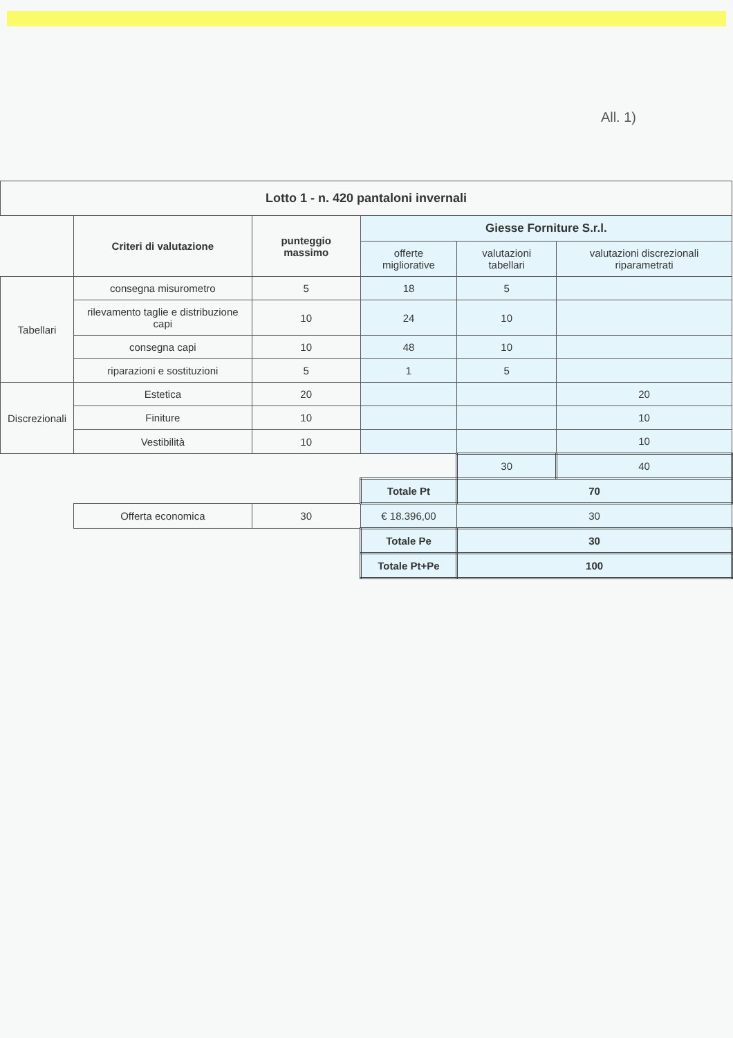All. 1)
| Lotto 1 - n. 420 pantaloni invernali | | | | | |
| --- | --- | --- | --- | --- | --- |
| | Criteri di valutazione | punteggio massimo | Giesse Forniture S.r.l. | | |
| | | | offerte migliorative | valutazioni tabellari | valutazioni discrezionali riparametrati |
| Tabellari | consegna misurometro | 5 | 18 | 5 | |
| | rilevamento taglie e distribuzione capi | 10 | 24 | 10 | |
| | consegna capi | 10 | 48 | 10 | |
| | riparazioni e sostituzioni | 5 | 1 | 5 | |
| Discrezionali | Estetica | 20 | | | 20 |
| | Finiture | 10 | | | 10 |
| | Vestibilità | 10 | | | 10 |
| | | | | 30 | 40 |
| | | | Totale Pt | 70 | |
| | Offerta economica | 30 | € 18.396,00 | 30 | |
| | | | Totale Pe | 30 | |
| | | | Totale Pt+Pe | 100 | |